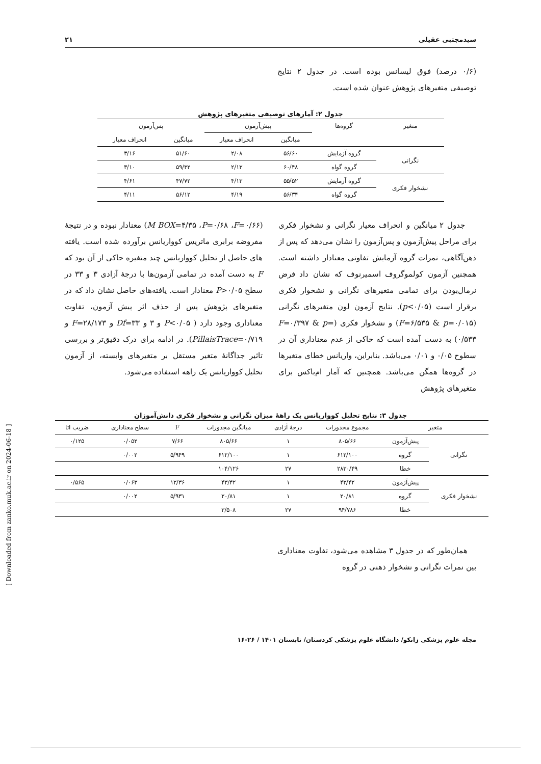سیدمجتبی عقیلی ۲۱
(۰/۶ درصد) فوق لیسانس بوده است. در جدول ۲ نتایج توصیفی متغیرهای پژوهش عنوان شده است.
جدول ۲: آمارهای توصیفی متغیرهای پژوهش
| متغیر | گروه‌ها | پیش‌آزمون | | پس‌آزمون | |
| --- | --- | --- | --- | --- | --- |
| | | میانگین | انحراف معیار | میانگین | انحراف معیار |
| نگرانی | گروه آزمایش | ۵۶/۶۰ | ۲/۰۸ | ۵۱/۶۰ | ۳/۱۶ |
| | گروه گواه | ۶۰/۴۸ | ۲/۱۳ | ۵۹/۳۲ | ۳/۱۰ |
| نشخوار فکری | گروه آزمایش | ۵۵/۵۲ | ۴/۱۳ | ۴۷/۷۲ | ۴/۶۱ |
| | گروه گواه | ۵۶/۳۴ | ۴/۱۹ | ۵۶/۱۲ | ۴/۱۱ |
جدول ۲ میانگین و انحراف معیار نگرانی و نشخوار فکری برای مراحل پیش‌آزمون و پس‌آزمون را نشان می‌دهد که پس از ذهن‌آگاهی، نمرات گروه آزمایش تفاوتی معنادار داشته است. همچنین آزمون کولموگروف اسمیرنوف که نشان داد فرض نرمال‌بودن برای تمامی متغیرهای نگرانی و نشخوار فکری برقرار است (p<۰/۰۵). نتایج آزمون لون متغیرهای نگرانی (F=۶/۵۳۵ & p=۰/۰۱۵) و نشخوار فکری (F=۰/۳۹۷ & p= ۰/۵۳۳) به دست آمده است که حاکی از عدم معناداری آن در سطوح ۰/۰۵ و ۰/۰۱ می‌باشد. بنابراین، واریانس خطای متغیرها در گروه‌ها همگن می‌باشد. همچنین که آمار ام‌باکس برای متغیرهای پژوهش
(M BOX=۴/۳۵ ،P=۰/۶۸ ،F=۰/۶۶) معنادار نبوده و در نتیجهٔ مفروضه برابری ماتریس کوواریانس برآورده شده است. یافته های حاصل از تحلیل کوواریانس چند متغیره حاکی از آن بود که F به دست آمده در تمامی آزمون‌ها با درجهٔ آزادی ۳ و ۳۳ در سطح P>۰/۰۵ معنادار است. یافته‌های حاصل نشان داد که در متغیرهای پژوهش پس از حذف اثر پیش آزمون، تفاوت معناداری وجود دارد ( P<۰/۰۵ و ۳ و Df=۳۳ و F=۲۸/۱۷۳ و PillaisTrace=۰/۷۱۹). در ادامه برای درک دقیق‌تر و بررسی تاثیر جداگانهٔ متغیر مستقل بر متغیرهای وابسته، از آزمون تحلیل کوواریانس یک راهه استفاده می‌شود.
جدول ۳: نتایج تحلیل کوواریانس یک راههٔ میزان نگرانی و نشخوار فکری دانش‌آموزان
| متغیر | | مجموع مجذورات | درجهٔ آزادی | میانگین مجذورات | F | سطح معناداری | ضریب اتا |
| --- | --- | --- | --- | --- | --- | --- | --- |
| نگرانی | پیش‌آزمون | ۸۰۵/۶۶ | ۱ | ۸۰۵/۶۶ | ۷/۶۶ | ۰/۰۵۲ | ۰/۱۲۵ |
| | گروه | ۶۱۲/۱۰۰ | ۱ | ۶۱۲/۱۰۰ | ۵/۹۴۹ | ۰/۰۰۲ | |
| | خطا | ۲۸۳۰/۴۹ | ۲۷ | ۱۰۴/۱۲۶ | | | |
| نشخوار فکری | پیش‌آزمون | ۴۳/۴۲ | ۱ | ۴۳/۴۲ | ۱۲/۳۶ | ۰/۰۶۳ | ۰/۵۶۵ |
| | گروه | ۲۰/۸۱ | ۱ | ۲۰/۸۱ | ۵/۹۳۱ | ۰/۰۰۲ | |
| | خطا | ۹۴/۷۸۶ | ۲۷ | ۳/۵۰۸ | | | |
همان‌طور که در جدول ۳ مشاهده می‌شود، تفاوت معناداری بین نمرات نگرانی و نشخوار ذهنی در گروه
مجله علوم پزشکی زانکو/ دانشگاه علوم پزشکی کردستان/ تابستان ۱۴۰۱ / ۲۶-۱۶
[ Downloaded from zanko.muk.ac.ir on 2024-06-18 ]